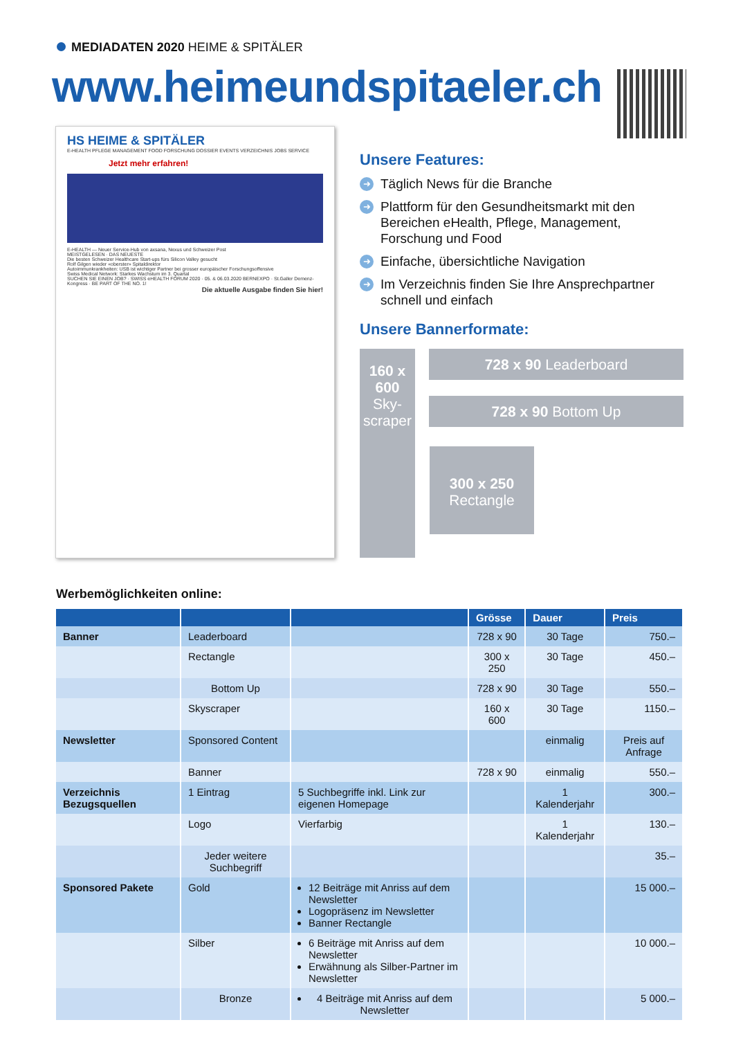MEDIADATEN 2020 HEIME & SPITÄLER
www.heimeundspitaeler.ch
HS HEIME & SPITÄLER
E-HEALTH PFLEGE MANAGEMENT FOOD FORSCHUNG DOSSIER EVENTS VERZEICHNIS JOBS SERVICE
Jetzt mehr erfahren!
E-HEALTH — Neuer Service-Hub von axsana, Nexus und Schweizer Post
MEISTGELESEN · DAS NEUESTE
Die besten Schweizer Healthcare Start-ups fürs Silicon Valley gesucht
Rolf Gilgen wieder «oberster» Spitaldirektor
Autoimmunkrankheiten: USB ist wichtiger Partner bei grosser europäischer Forschungsoffensive
Swiss Medical Network: Starkes Wachstum im 3. Quartal
SUCHEN SIE EINEN JOB? · SWISS eHEALTH FORUM 2020 · 05. & 06.03.2020 BERNEXPO · St.Galler Demenz-Kongress · BE PART OF THE NO. 1!
Die aktuelle Ausgabe finden Sie hier!
Unsere Features:
➜ Täglich News für die Branche
➜ Plattform für den Gesundheitsmarkt mit den Bereichen eHealth, Pflege, Management, Forschung und Food
➜ Einfache, übersichtliche Navigation
➜ Im Verzeichnis finden Sie Ihre Ansprechpartner schnell und einfach
Unsere Bannerformate:
160 x 600
Sky-
scraper
728 x 90 Leaderboard
728 x 90 Bottom Up
300 x 250
Rectangle
Werbemöglichkeiten online:
| | | | Grösse | Dauer | Preis |
| --- | --- | --- | --- | --- | --- |
| Banner | Leaderboard | | 728 x 90 | 30 Tage | 750.– |
| | Rectangle | | 300 x 250 | 30 Tage | 450.– |
| | Bottom Up | | 728 x 90 | 30 Tage | 550.– |
| | Skyscraper | | 160 x 600 | 30 Tage | 1150.– |
| Newsletter | Sponsored Content | | | einmalig | Preis auf Anfrage |
| | Banner | | 728 x 90 | einmalig | 550.– |
| Verzeichnis Bezugsquellen | 1 Eintrag | 5 Suchbegriffe inkl. Link zur eigenen Homepage | | 1 Kalenderjahr | 300.– |
| | Logo | Vierfarbig | | 1 Kalenderjahr | 130.– |
| | Jeder weitere Suchbegriff | | | | 35.– |
| Sponsored Pakete | Gold | 12 Beiträge mit Anriss auf dem Newsletter Logopräsenz im Newsletter Banner Rectangle | | | 15 000.– |
| | Silber | 6 Beiträge mit Anriss auf dem Newsletter Erwähnung als Silber-Partner im Newsletter | | | 10 000.– |
| | Bronze | 4 Beiträge mit Anriss auf dem Newsletter | | | 5 000.– |